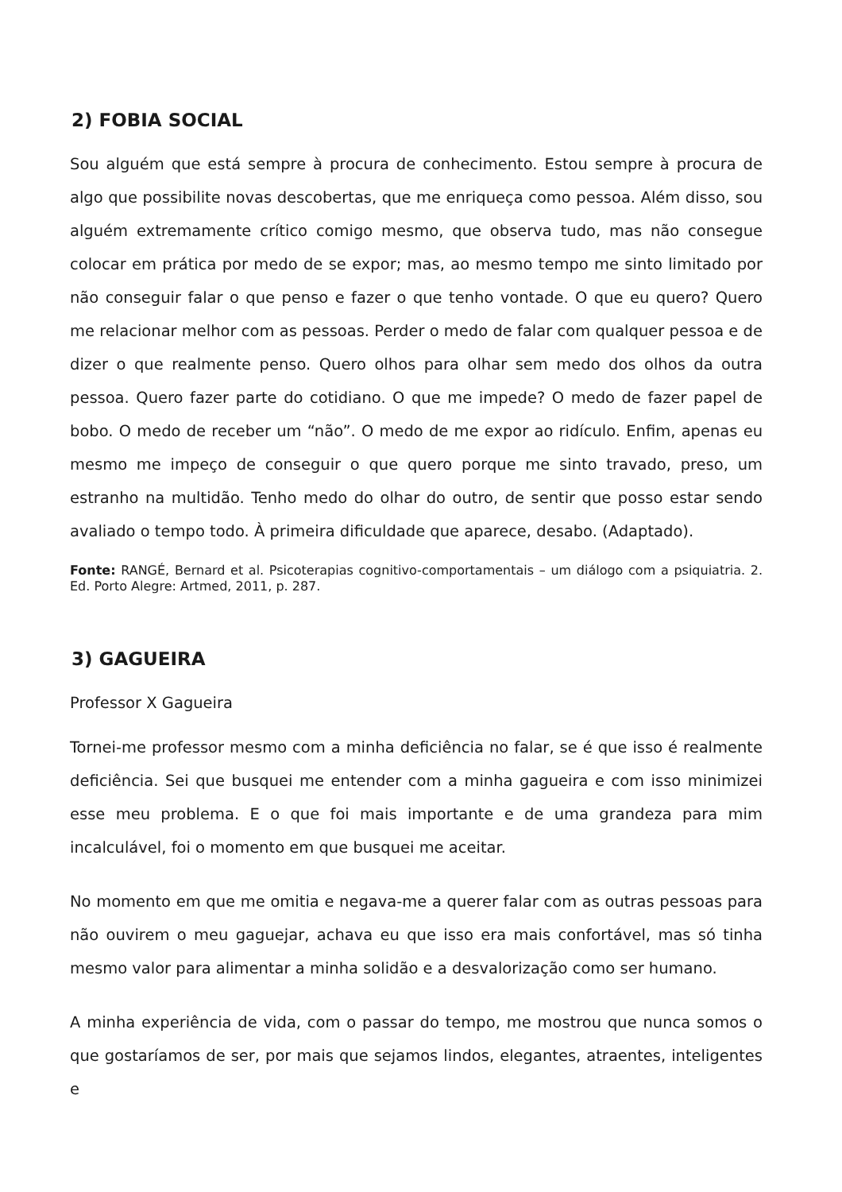2) FOBIA SOCIAL
Sou alguém que está sempre à procura de conhecimento. Estou sempre à procura de algo que possibilite novas descobertas, que me enriqueça como pessoa. Além disso, sou alguém extremamente crítico comigo mesmo, que observa tudo, mas não consegue colocar em prática por medo de se expor; mas, ao mesmo tempo me sinto limitado por não conseguir falar o que penso e fazer o que tenho vontade. O que eu quero? Quero me relacionar melhor com as pessoas. Perder o medo de falar com qualquer pessoa e de dizer o que realmente penso. Quero olhos para olhar sem medo dos olhos da outra pessoa. Quero fazer parte do cotidiano. O que me impede? O medo de fazer papel de bobo. O medo de receber um “não”. O medo de me expor ao ridículo. Enfim, apenas eu mesmo me impeço de conseguir o que quero porque me sinto travado, preso, um estranho na multidão. Tenho medo do olhar do outro, de sentir que posso estar sendo avaliado o tempo todo. À primeira dificuldade que aparece, desabo. (Adaptado).
Fonte: RANGÉ, Bernard et al. Psicoterapias cognitivo-comportamentais – um diálogo com a psiquiatria. 2. Ed. Porto Alegre: Artmed, 2011, p. 287.
3) GAGUEIRA
Professor X Gagueira
Tornei-me professor mesmo com a minha deficiência no falar, se é que isso é realmente deficiência. Sei que busquei me entender com a minha gagueira e com isso minimizei esse meu problema. E o que foi mais importante e de uma grandeza para mim incalculável, foi o momento em que busquei me aceitar.
No momento em que me omitia e negava-me a querer falar com as outras pessoas para não ouvirem o meu gaguejar, achava eu que isso era mais confortável, mas só tinha mesmo valor para alimentar a minha solidão e a desvalorização como ser humano.
A minha experiência de vida, com o passar do tempo, me mostrou que nunca somos o que gostaríamos de ser, por mais que sejamos lindos, elegantes, atraentes, inteligentes e